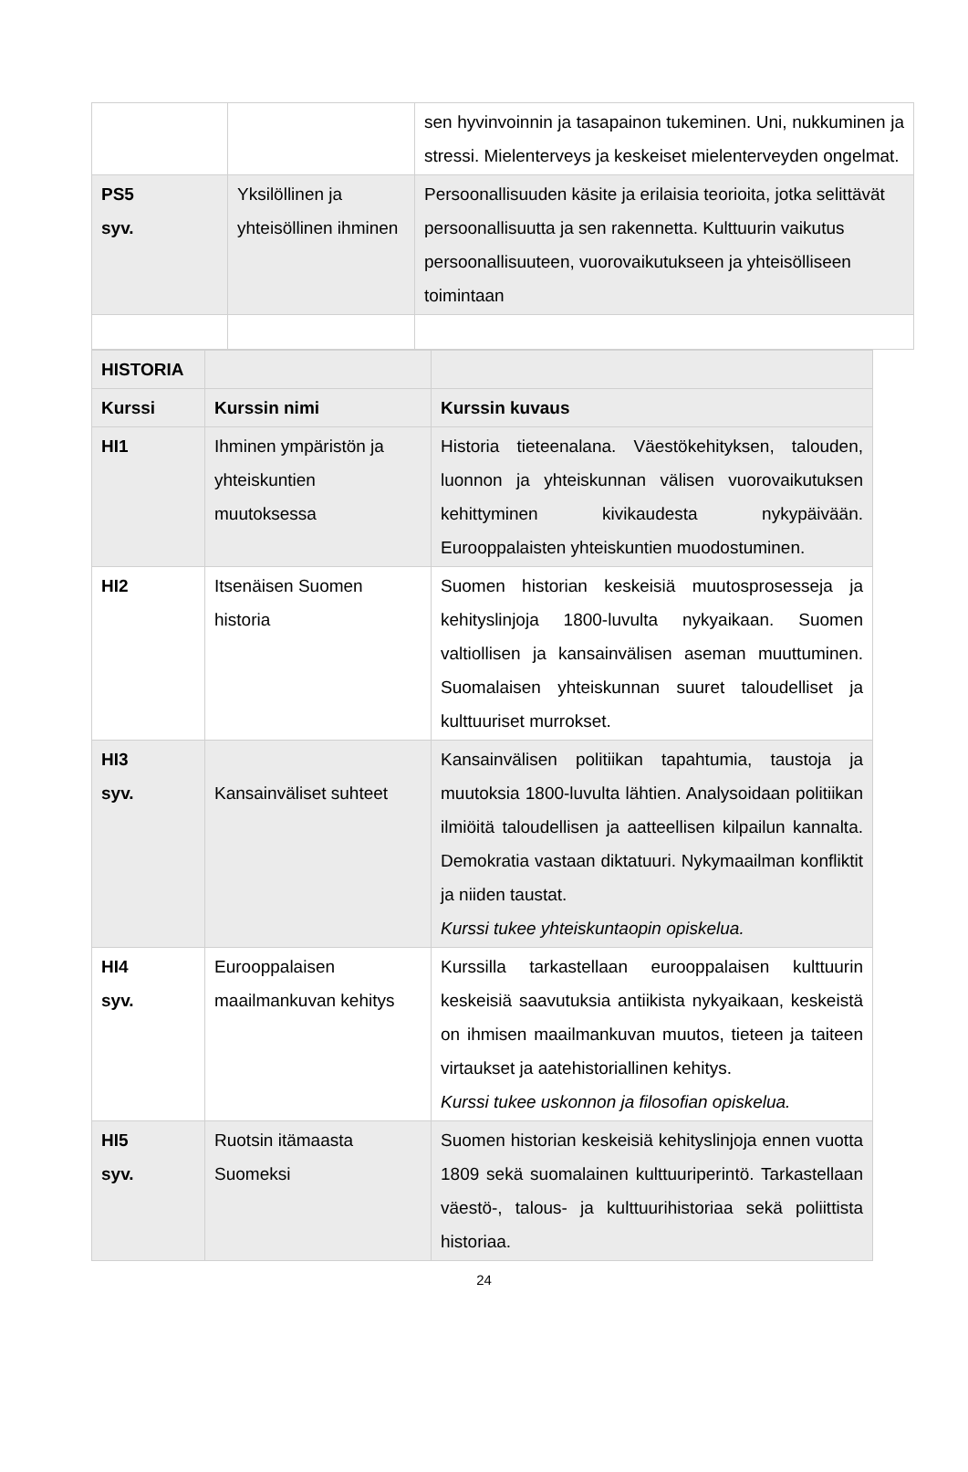| | | sen hyvinvoinnin ja tasapainon tukeminen. Uni, nukkuminen ja stressi. Mielenterveys ja keskeiset mielenterveyden ongelmat. |
| PS5 syv. | Yksilöllinen ja yhteisöllinen ihminen | Persoonallisuuden käsite ja erilaisia teorioita, jotka selittävät persoonallisuutta ja sen rakennetta. Kulttuurin vaikutus persoonallisuuteen, vuorovaikutukseen ja yhteisölliseen toimintaan |
| HISTORIA | | |
| Kurssi | Kurssin nimi | Kurssin kuvaus |
| HI1 | Ihminen ympäristön ja yhteiskuntien muutoksessa | Historia tieteenalana. Väestökehityksen, talouden, luonnon ja yhteiskunnan välisen vuorovaikutuksen kehittyminen kivikaudesta nykypäivään. Eurooppalaisten yhteiskuntien muodostuminen. |
| HI2 | Itsenäisen Suomen historia | Suomen historian keskeisiä muutosprosesseja ja kehityslinjoja 1800-luvulta nykyaikaan. Suomen valtiollisen ja kansainvälisen aseman muuttuminen. Suomalaisen yhteiskunnan suuret taloudelliset ja kulttuuriset murrokset. |
| HI3 syv. | Kansainväliset suhteet | Kansainvälisen politiikan tapahtumia, taustoja ja muutoksia 1800-luvulta lähtien. Analysoidaan politiikan ilmiöitä taloudellisen ja aatteellisen kilpailun kannalta. Demokratia vastaan diktatuuri. Nykymaailman konfliktit ja niiden taustat. Kurssi tukee yhteiskuntaopin opiskelua. |
| HI4 syv. | Eurooppalaisen maailmankuvan kehitys | Kurssilla tarkastellaan eurooppalaisen kulttuurin keskeisiä saavutuksia antiikista nykyaikaan, keskeistä on ihmisen maailmankuvan muutos, tieteen ja taiteen virtaukset ja aatehistoriallinen kehitys. Kurssi tukee uskonnon ja filosofian opiskelua. |
| HI5 syv. | Ruotsin itämaasta Suomeksi | Suomen historian keskeisiä kehityslinjoja ennen vuotta 1809 sekä suomalainen kulttuuriperintö. Tarkastellaan väestö-, talous- ja kulttuurihistoriaa sekä poliittista historiaa. |
24